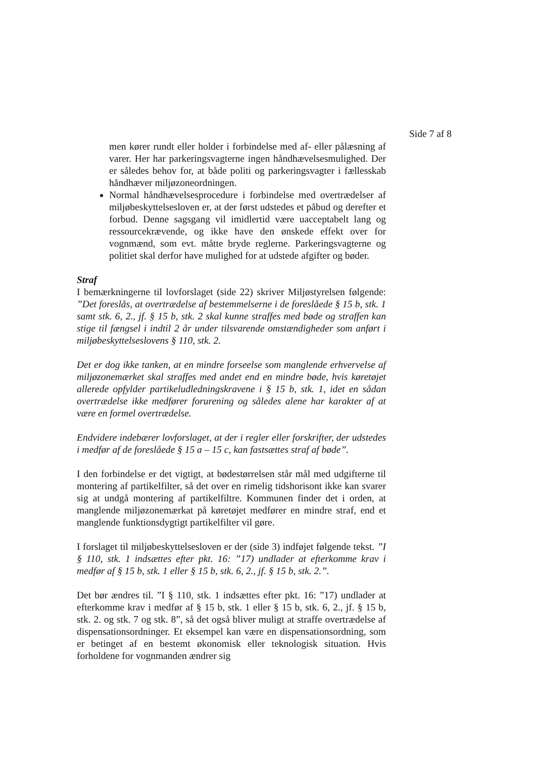Side 7 af 8
men kører rundt eller holder i forbindelse med af- eller pålæsning af varer. Her har parkeringsvagterne ingen håndhævelsesmulighed. Der er således behov for, at både politi og parkeringsvagter i fællesskab håndhæver miljøzoneordningen.
Normal håndhævelsesprocedure i forbindelse med overtrædelser af miljøbeskyttelsesloven er, at der først udstedes et påbud og derefter et forbud. Denne sagsgang vil imidlertid være uacceptabelt lang og ressourcekrævende, og ikke have den ønskede effekt over for vognmænd, som evt. måtte bryde reglerne. Parkeringsvagterne og politiet skal derfor have mulighed for at udstede afgifter og bøder.
Straf
I bemærkningerne til lovforslaget (side 22) skriver Miljøstyrelsen følgende: ”Det foreslås, at overtrædelse af bestemmelserne i de foreslåede § 15 b, stk. 1 samt stk. 6, 2., jf. § 15 b, stk. 2 skal kunne straffes med bøde og straffen kan stige til fængsel i indtil 2 år under tilsvarende omstændigheder som anført i miljøbeskyttelseslovens § 110, stk. 2.
Det er dog ikke tanken, at en mindre forseelse som manglende erhvervelse af miljøzonemærket skal straffes med andet end en mindre bøde, hvis køretøjet allerede opfylder partikeludledningskravene i § 15 b, stk. 1, idet en sådan overtrædelse ikke medfører forurening og således alene har karakter af at være en formel overtrædelse.
Endvidere indebærer lovforslaget, at der i regler eller forskrifter, der udstedes i medfør af de foreslåede § 15 a – 15 c, kan fastsættes straf af bøde”.
I den forbindelse er det vigtigt, at bødestørrelsen står mål med udgifterne til montering af partikelfilter, så det over en rimelig tidshorisont ikke kan svarer sig at undgå montering af partikelfiltre. Kommunen finder det i orden, at manglende miljøzonemærkat på køretøjet medfører en mindre straf, end et manglende funktionsdygtigt partikelfilter vil gøre.
I forslaget til miljøbeskyttelsesloven er der (side 3) indføjet følgende tekst. ”I § 110, stk. 1 indsættes efter pkt. 16: ”17) undlader at efterkomme krav i medfør af § 15 b, stk. 1 eller § 15 b, stk. 6, 2., jf. § 15 b, stk. 2.”.
Det bør ændres til. ”I § 110, stk. 1 indsættes efter pkt. 16: ”17) undlader at efterkomme krav i medfør af § 15 b, stk. 1 eller § 15 b, stk. 6, 2., jf. § 15 b, stk. 2. og stk. 7 og stk. 8”, så det også bliver muligt at straffe overtrædelse af dispensationsordninger. Et eksempel kan være en dispensationsordning, som er betinget af en bestemt økonomisk eller teknologisk situation. Hvis forholdene for vognmanden ændrer sig